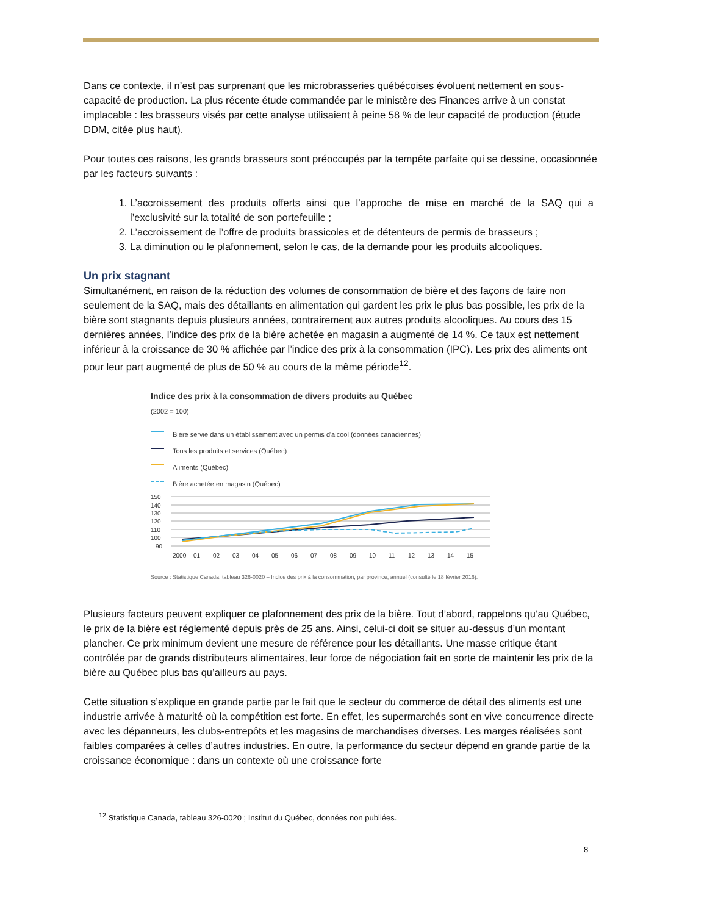Dans ce contexte, il n’est pas surprenant que les microbrasseries québécoises évoluent nettement en sous-capacité de production. La plus récente étude commandée par le ministère des Finances arrive à un constat implacable : les brasseurs visés par cette analyse utilisaient à peine 58 % de leur capacité de production (étude DDM, citée plus haut).
Pour toutes ces raisons, les grands brasseurs sont préoccupés par la tempête parfaite qui se dessine, occasionnée par les facteurs suivants :
1. L’accroissement des produits offerts ainsi que l’approche de mise en marché de la SAQ qui a l’exclusivité sur la totalité de son portefeuille ;
2. L’accroissement de l’offre de produits brassicoles et de détenteurs de permis de brasseurs ;
3. La diminution ou le plafonnement, selon le cas, de la demande pour les produits alcooliques.
Un prix stagnant
Simultanément, en raison de la réduction des volumes de consommation de bière et des façons de faire non seulement de la SAQ, mais des détaillants en alimentation qui gardent les prix le plus bas possible, les prix de la bière sont stagnants depuis plusieurs années, contrairement aux autres produits alcooliques. Au cours des 15 dernières années, l’indice des prix de la bière achetée en magasin a augmenté de 14 %. Ce taux est nettement inférieur à la croissance de 30 % affichée par l’indice des prix à la consommation (IPC). Les prix des aliments ont pour leur part augmenté de plus de 50 % au cours de la même période<sup>12</sup>.
Indice des prix à la consommation de divers produits au Québec
(2002 = 100)
Bière servie dans un établissement avec un permis d'alcool (données canadiennes)
Tous les produits et services (Québec)
Aliments (Québec)
Bière achetée en magasin (Québec)
150
140
130
120
110
100
90
2000
01
02
03
04
05
06
07
08
09
10
11
12
13
14
15
Source : Statistique Canada, tableau 326-0020 – Indice des prix à la consommation, par province, annuel (consulté le 18 février 2016).
Plusieurs facteurs peuvent expliquer ce plafonnement des prix de la bière. Tout d’abord, rappelons qu’au Québec, le prix de la bière est réglementé depuis près de 25 ans. Ainsi, celui-ci doit se situer au-dessus d’un montant plancher. Ce prix minimum devient une mesure de référence pour les détaillants. Une masse critique étant contrôlée par de grands distributeurs alimentaires, leur force de négociation fait en sorte de maintenir les prix de la bière au Québec plus bas qu’ailleurs au pays.
Cette situation s’explique en grande partie par le fait que le secteur du commerce de détail des aliments est une industrie arrivée à maturité où la compétition est forte. En effet, les supermarchés sont en vive concurrence directe avec les dépanneurs, les clubs-entrepôts et les magasins de marchandises diverses. Les marges réalisées sont faibles comparées à celles d’autres industries. En outre, la performance du secteur dépend en grande partie de la croissance économique : dans un contexte où une croissance forte
<sup>12</sup> Statistique Canada, tableau 326-0020 ; Institut du Québec, données non publiées.
8